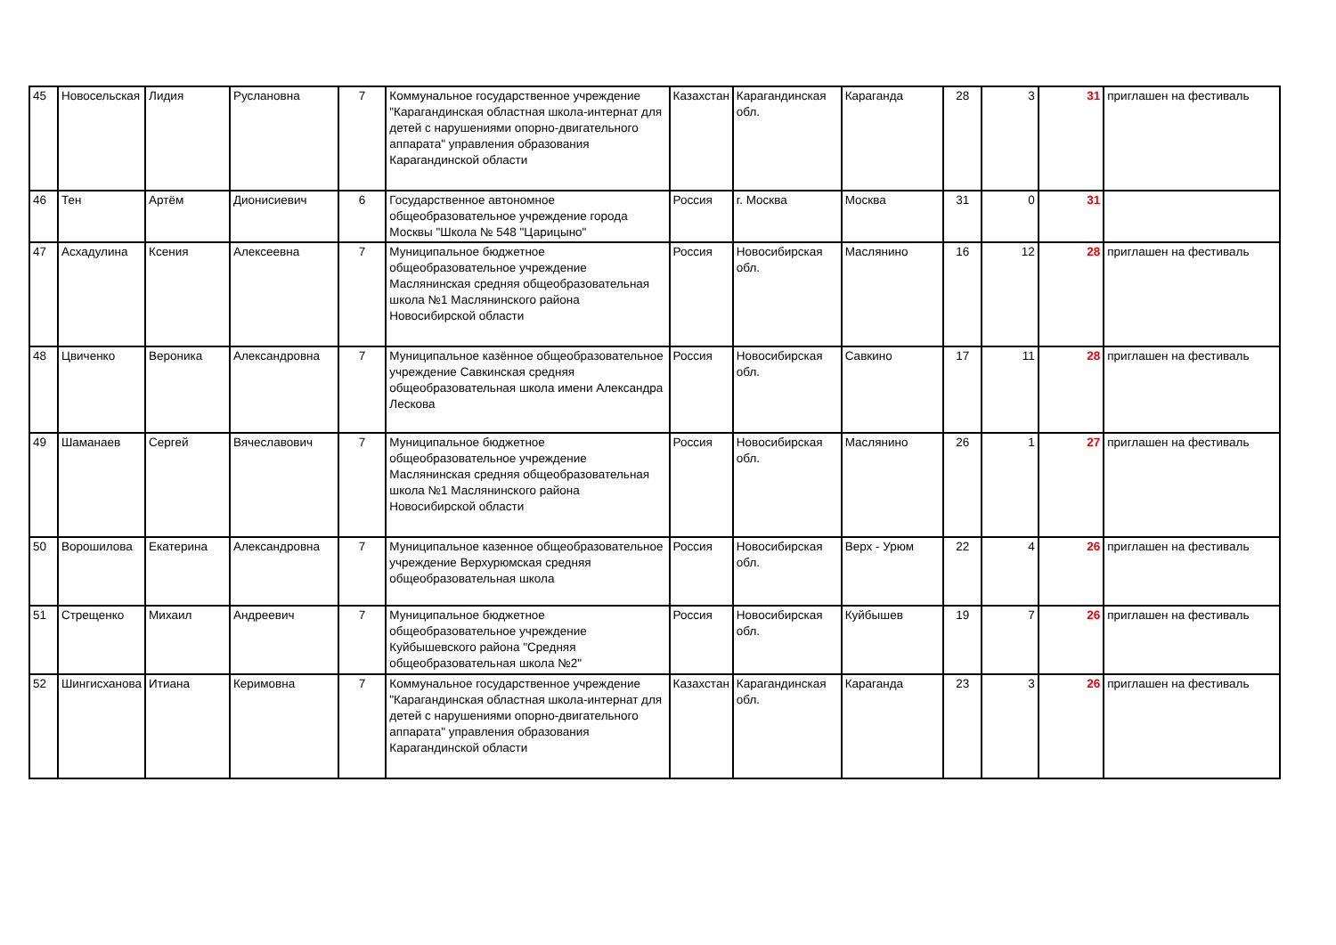| 45 | Новосельская | Лидия | Руслановна | 7 | Коммунальное государственное учреждение "Карагандинская областная школа-интернат для детей с нарушениями опорно-двигательного аппарата" управления образования Карагандинской области | Казахстан | Карагандинская обл. | Караганда | 28 | 3 | 31 | приглашен на фестиваль |
| 46 | Тен | Артём | Дионисиевич | 6 | Государственное автономное общеобразовательное учреждение города Москвы "Школа № 548 "Царицыно" | Россия | г. Москва | Москва | 31 | 0 | 31 | |
| 47 | Асхадулина | Ксения | Алексеевна | 7 | Муниципальное бюджетное общеобразовательное учреждение Маслянинская средняя общеобразовательная школа №1 Маслянинского района Новосибирской области | Россия | Новосибирская обл. | Маслянино | 16 | 12 | 28 | приглашен на фестиваль |
| 48 | Цвиченко | Вероника | Александровна | 7 | Муниципальное казённое общеобразовательное учреждение Савкинская средняя общеобразовательная школа имени Александра Лескова | Россия | Новосибирская обл. | Савкино | 17 | 11 | 28 | приглашен на фестиваль |
| 49 | Шаманаев | Сергей | Вячеславович | 7 | Муниципальное бюджетное общеобразовательное учреждение Маслянинская средняя общеобразовательная школа №1 Маслянинского района Новосибирской области | Россия | Новосибирская обл. | Маслянино | 26 | 1 | 27 | приглашен на фестиваль |
| 50 | Ворошилова | Екатерина | Александровна | 7 | Муниципальное казенное общеобразовательное учреждение Верхурюмская средняя общеобразовательная школа | Россия | Новосибирская обл. | Верх - Урюм | 22 | 4 | 26 | приглашен на фестиваль |
| 51 | Стрещенко | Михаил | Андреевич | 7 | Муниципальное бюджетное общеобразовательное учреждение Куйбышевского района "Средняя общеобразовательная школа №2" | Россия | Новосибирская обл. | Куйбышев | 19 | 7 | 26 | приглашен на фестиваль |
| 52 | Шингисханова | Итиана | Керимовна | 7 | Коммунальное государственное учреждение "Карагандинская областная школа-интернат для детей с нарушениями опорно-двигательного аппарата" управления образования Карагандинской области | Казахстан | Карагандинская обл. | Караганда | 23 | 3 | 26 | приглашен на фестиваль |